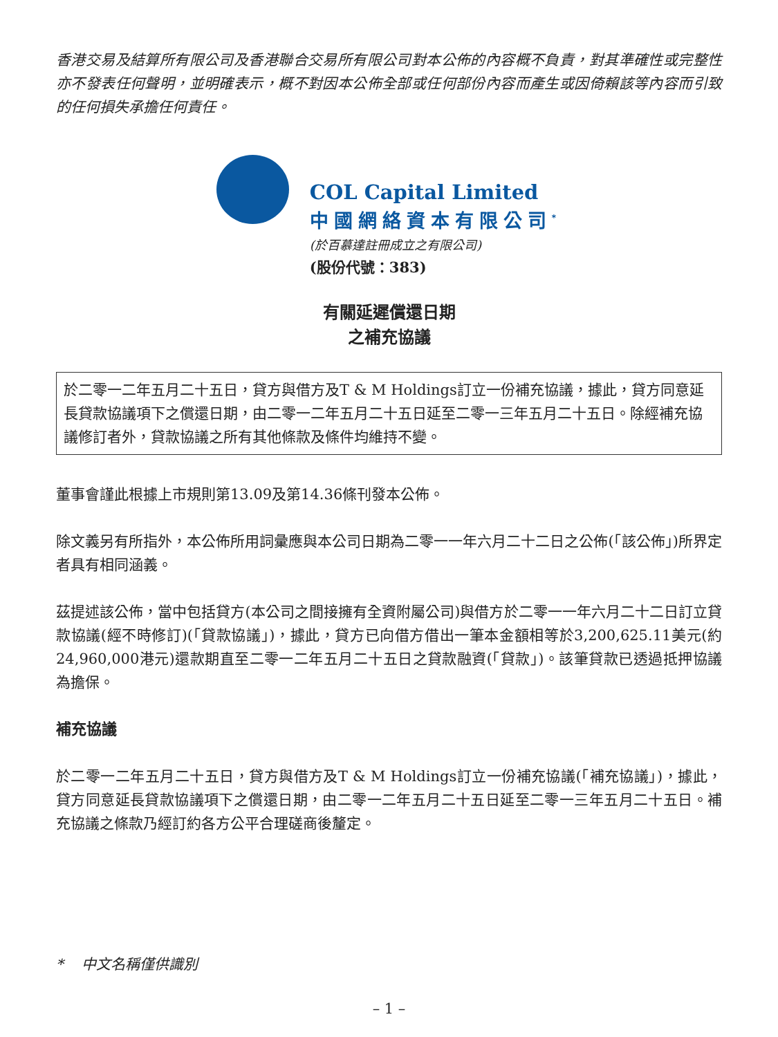香港交易及結算所有限公司及香港聯合交易所有限公司對本公佈的內容概不負責，對其準確性或完整性亦不發表任何聲明，並明確表示，概不對因本公佈全部或任何部份內容而產生或因倚賴該等內容而引致的任何損失承擔任何責任。
COL Capital Limited
中國網絡資本有限公司<sup>*</sup>
(於百慕達註冊成立之有限公司)
(股份代號：383)
有關延遲償還日期
之補充協議
於二零一二年五月二十五日，貸方與借方及T & M Holdings訂立一份補充協議，據此，貸方同意延長貸款協議項下之償還日期，由二零一二年五月二十五日延至二零一三年五月二十五日。除經補充協議修訂者外，貸款協議之所有其他條款及條件均維持不變。
董事會謹此根據上市規則第13.09及第14.36條刊發本公佈。
除文義另有所指外，本公佈所用詞彙應與本公司日期為二零一一年六月二十二日之公佈(「該公佈」)所界定者具有相同涵義。
茲提述該公佈，當中包括貸方(本公司之間接擁有全資附屬公司)與借方於二零一一年六月二十二日訂立貸款協議(經不時修訂)(「貸款協議」)，據此，貸方已向借方借出一筆本金額相等於3,200,625.11美元(約24,960,000港元)還款期直至二零一二年五月二十五日之貸款融資(「貸款」)。該筆貸款已透過抵押協議為擔保。
補充協議
於二零一二年五月二十五日，貸方與借方及T & M Holdings訂立一份補充協議(「補充協議」)，據此，貸方同意延長貸款協議項下之償還日期，由二零一二年五月二十五日延至二零一三年五月二十五日。補充協議之條款乃經訂約各方公平合理磋商後釐定。
* 中文名稱僅供識別
– 1 –